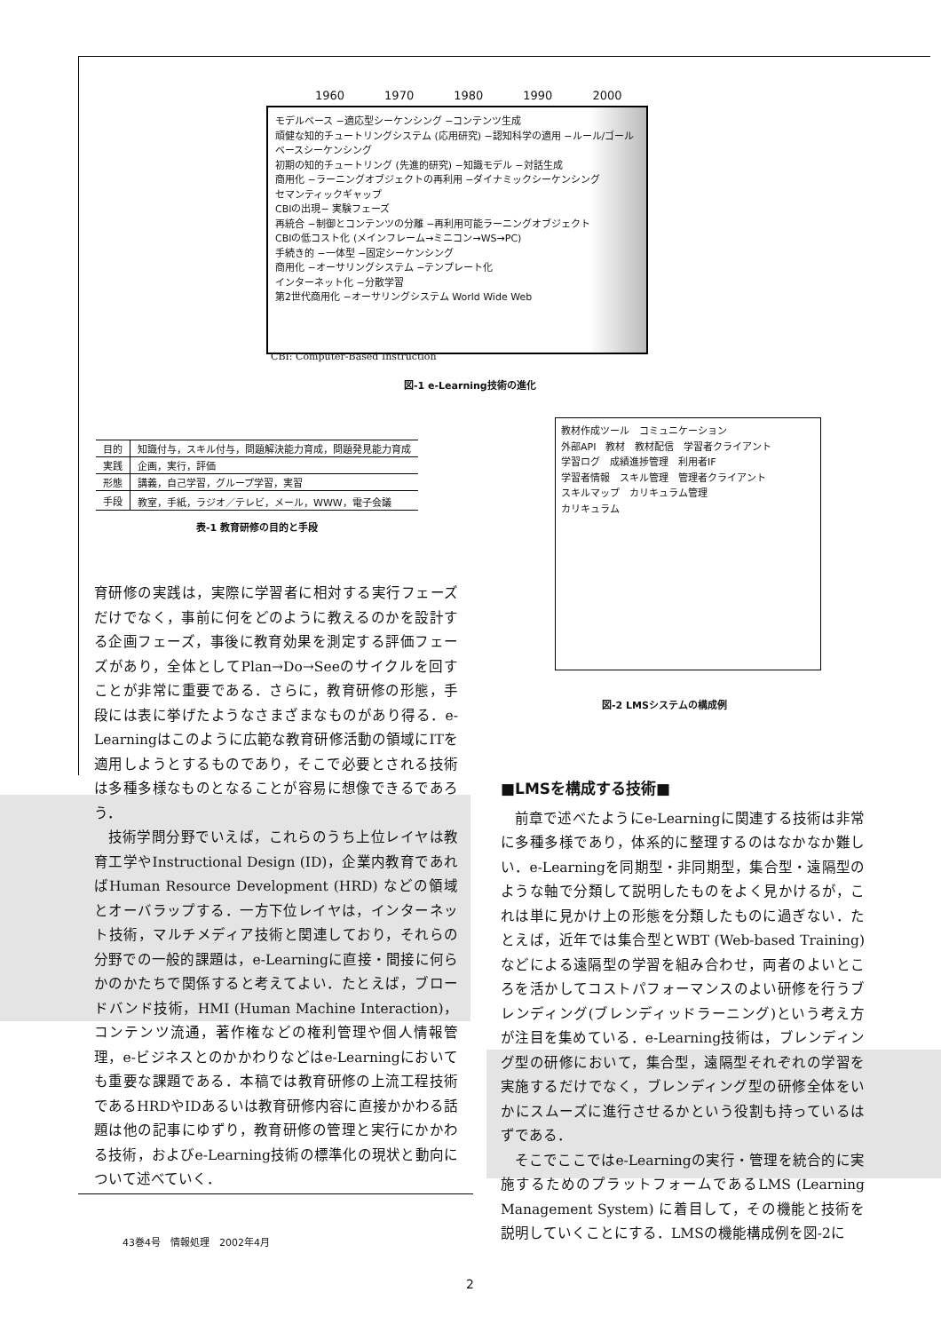1960 1970 1980 1990 2000
モデルベース −適応型シーケンシング −コンテンツ生成
頑健な知的チュートリングシステム (応用研究) −認知科学の適用 −ルール/ゴールベースシーケンシング
初期の知的チュートリング (先進的研究) −知識モデル −対話生成
商用化 −ラーニングオブジェクトの再利用 −ダイナミックシーケンシング
セマンティックギャップ
CBIの出現− 実験フェーズ
再統合 −制御とコンテンツの分離 −再利用可能ラーニングオブジェクト
CBIの低コスト化 (メインフレーム→ミニコン→WS→PC)
手続き的 −一体型 −固定シーケンシング
商用化 −オーサリングシステム −テンプレート化
インターネット化 −分散学習
第2世代商用化 −オーサリングシステム World Wide Web
CBI: Computer-Based Instruction
図-1 e-Learning技術の進化
| 目的 | 知識付与，スキル付与，問題解決能力育成，問題発見能力育成 |
| 実践 | 企画，実行，評価 |
| 形態 | 講義，自己学習，グループ学習，実習 |
| 手段 | 教室，手紙，ラジオ／テレビ，メール，WWW，電子会議 |
表-1 教育研修の目的と手段
教材作成ツール　コミュニケーション
外部API　教材　教材配信　学習者クライアント
学習ログ　成績進捗管理　利用者IF
学習者情報　スキル管理　管理者クライアント
スキルマップ　カリキュラム管理
カリキュラム
図-2 LMSシステムの構成例
育研修の実践は，実際に学習者に相対する実行フェーズだけでなく，事前に何をどのように教えるのかを設計する企画フェーズ，事後に教育効果を測定する評価フェーズがあり，全体としてPlan→Do→Seeのサイクルを回すことが非常に重要である．さらに，教育研修の形態，手段には表に挙げたようなさまざまなものがあり得る．e-Learningはこのように広範な教育研修活動の領域にITを適用しようとするものであり，そこで必要とされる技術は多種多様なものとなることが容易に想像できるであろう．
技術学問分野でいえば，これらのうち上位レイヤは教育工学やInstructional Design (ID)，企業内教育であればHuman Resource Development (HRD) などの領域とオーバラップする．一方下位レイヤは，インターネット技術，マルチメディア技術と関連しており，それらの分野での一般的課題は，e-Learningに直接・間接に何らかのかたちで関係すると考えてよい．たとえば，ブロードバンド技術，HMI (Human Machine Interaction)，コンテンツ流通，著作権などの権利管理や個人情報管理，e-ビジネスとのかかわりなどはe-Learningにおいても重要な課題である．本稿では教育研修の上流工程技術であるHRDやIDあるいは教育研修内容に直接かかわる話題は他の記事にゆずり，教育研修の管理と実行にかかわる技術，およびe-Learning技術の標準化の現状と動向について述べていく．
■LMSを構成する技術■
前章で述べたようにe-Learningに関連する技術は非常に多種多様であり，体系的に整理するのはなかなか難しい．e-Learningを同期型・非同期型，集合型・遠隔型のような軸で分類して説明したものをよく見かけるが，これは単に見かけ上の形態を分類したものに過ぎない．たとえば，近年では集合型とWBT (Web-based Training) などによる遠隔型の学習を組み合わせ，両者のよいところを活かしてコストパフォーマンスのよい研修を行うブレンディング(ブレンディッドラーニング)という考え方が注目を集めている．e-Learning技術は，ブレンディング型の研修において，集合型，遠隔型それぞれの学習を実施するだけでなく，ブレンディング型の研修全体をいかにスムーズに進行させるかという役割も持っているはずである．
そこでここではe-Learningの実行・管理を統合的に実施するためのプラットフォームであるLMS (Learning Management System) に着目して，その機能と技術を説明していくことにする．LMSの機能構成例を図-2に
43巻4号　情報処理　2002年4月
2